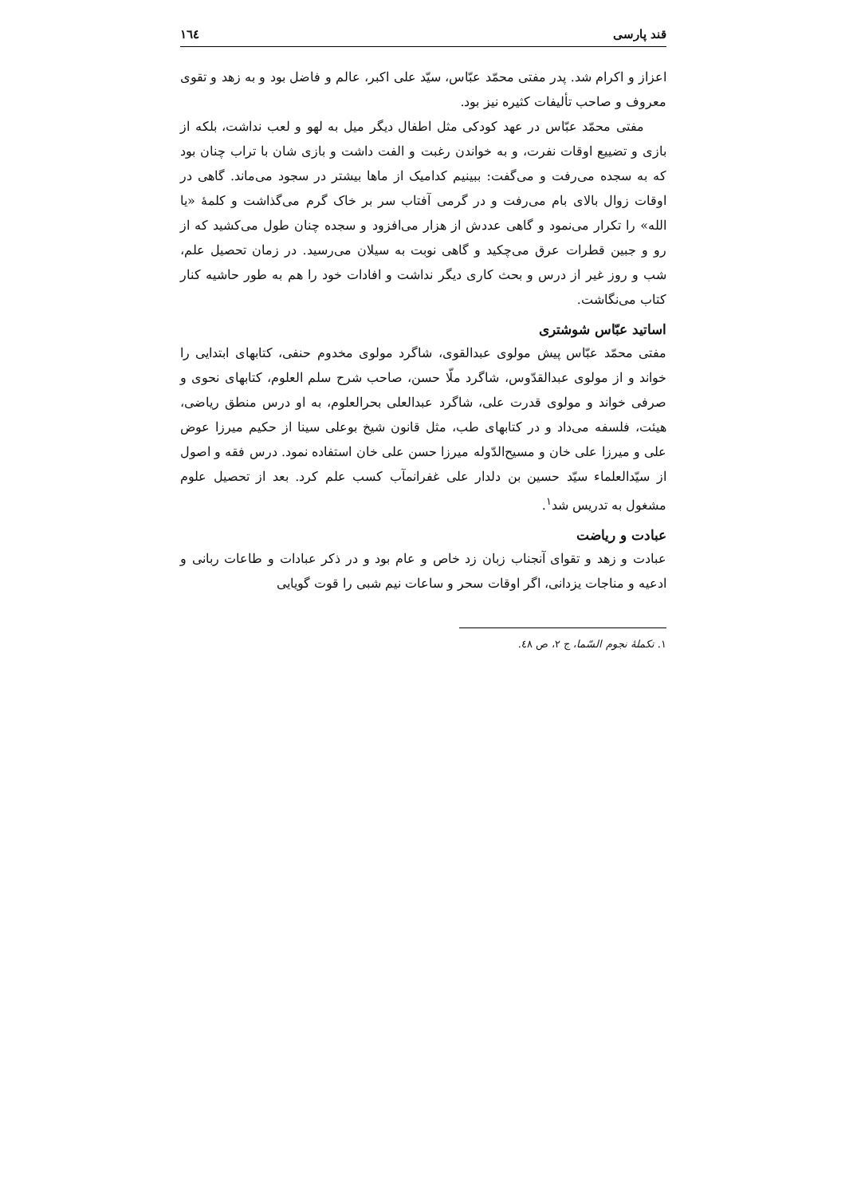قند پارسی ١٦٤
اعزاز و اکرام شد. پدر مفتی محمّد عبّاس، سیّد علی اکبر، عالم و فاضل بود و به زهد و تقوی معروف و صاحب تألیفات کثیره نیز بود.
مفتی محمّد عبّاس در عهد کودکی مثل اطفال دیگر میل به لهو و لعب نداشت، بلکه از بازی و تضییع اوقات نفرت، و به خواندن رغبت و الفت داشت و بازی شان با تراب چنان بود که به سجده می‌رفت و می‌گفت: ببینیم کدامیک از ماها بیشتر در سجود می‌ماند. گاهی در اوقات زوال بالای بام می‌رفت و در گرمی آفتاب سر بر خاک گرم می‌گذاشت و کلمهٔ «یا الله» را تکرار می‌نمود و گاهی عددش از هزار می‌افزود و سجده چنان طول می‌کشید که از رو و جبین قطرات عرق می‌چکید و گاهی نوبت به سیلان می‌رسید. در زمان تحصیل علم، شب و روز غیر از درس و بحث کاری دیگر نداشت و افادات خود را هم به طور حاشیه کنار کتاب می‌نگاشت.
اساتید عبّاس شوشتری
مفتی محمّد عبّاس پیش مولوی عبدالقوی، شاگرد مولوی مخدوم حنفی، کتابهای ابتدایی را خواند و از مولوی عبدالقدّوس، شاگرد ملّا حسن، صاحب شرح سلم العلوم، کتابهای نحوی و صرفی خواند و مولوی قدرت علی، شاگرد عبدالعلی بحرالعلوم، به او درس منطق ریاضی، هیئت، فلسفه می‌داد و در کتابهای طب، مثل قانون شیخ بوعلی سینا از حکیم میرزا عوض علی و میرزا علی خان و مسیح‌الدّوله میرزا حسن علی خان استفاده نمود. درس فقه و اصول از سیّدالعلماء سیّد حسین بن دلدار علی غفرانمآب کسب علم کرد. بعد از تحصیل علوم مشغول به تدریس شد<sup>١</sup>.
عبادت و ریاضت
عبادت و زهد و تقوای آنجناب زبان زد خاص و عام بود و در ذکر عبادات و طاعات ربانی و ادعیه و مناجات یزدانی، اگر اوقات سحر و ساعات نیم شبی را قوت گویایی
١. تکملهٔ نجوم السّما، ج ٢، ص ٤٨.